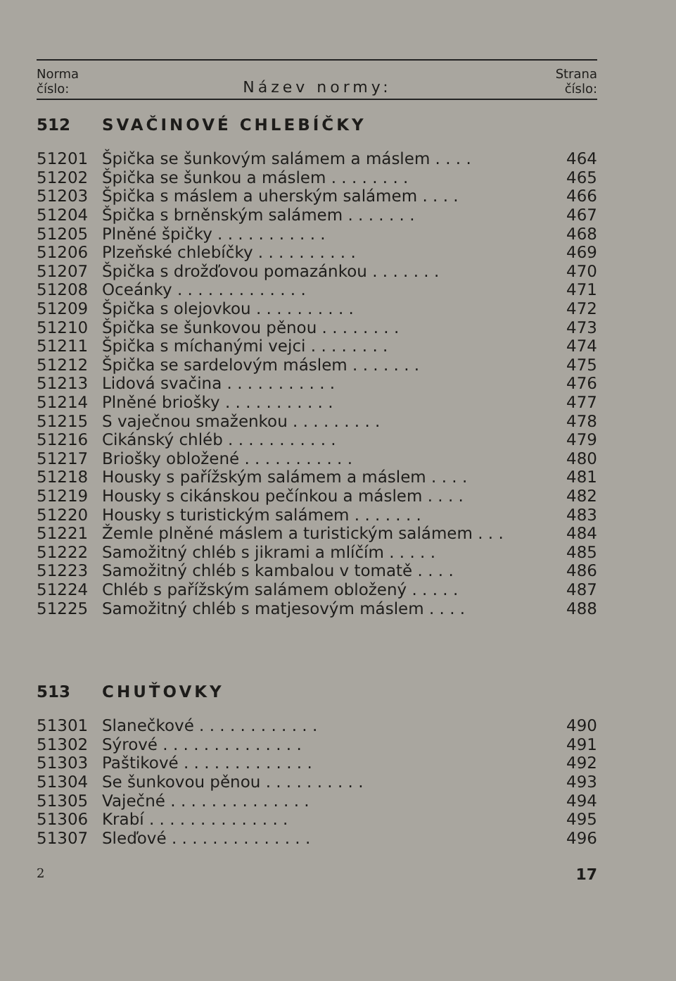Norma
číslo:
Název normy:
Strana
číslo:
| 512 | SVAČINOVÉ CHLEBÍČKY | |
| 51201 | Špička se šunkovým salámem a máslem . . . . | 464 |
| 51202 | Špička se šunkou a máslem . . . . . . . . | 465 |
| 51203 | Špička s máslem a uherským salámem . . . . | 466 |
| 51204 | Špička s brněnským salámem . . . . . . . | 467 |
| 51205 | Plněné špičky . . . . . . . . . . . | 468 |
| 51206 | Plzeňské chlebíčky . . . . . . . . . . | 469 |
| 51207 | Špička s drožďovou pomazánkou . . . . . . . | 470 |
| 51208 | Oceánky . . . . . . . . . . . . . | 471 |
| 51209 | Špička s olejovkou . . . . . . . . . . | 472 |
| 51210 | Špička se šunkovou pěnou . . . . . . . . | 473 |
| 51211 | Špička s míchanými vejci . . . . . . . . | 474 |
| 51212 | Špička se sardelovým máslem . . . . . . . | 475 |
| 51213 | Lidová svačina . . . . . . . . . . . | 476 |
| 51214 | Plněné briošky . . . . . . . . . . . | 477 |
| 51215 | S vaječnou smaženkou . . . . . . . . . | 478 |
| 51216 | Cikánský chléb . . . . . . . . . . . | 479 |
| 51217 | Briošky obložené . . . . . . . . . . . | 480 |
| 51218 | Housky s pařížským salámem a máslem . . . . | 481 |
| 51219 | Housky s cikánskou pečínkou a máslem . . . . | 482 |
| 51220 | Housky s turistickým salámem . . . . . . . | 483 |
| 51221 | Žemle plněné máslem a turistickým salámem . . . | 484 |
| 51222 | Samožitný chléb s jikrami a mlíčím . . . . . | 485 |
| 51223 | Samožitný chléb s kambalou v tomatě . . . . | 486 |
| 51224 | Chléb s pařížským salámem obložený . . . . . | 487 |
| 51225 | Samožitný chléb s matjesovým máslem . . . . | 488 |
| 513 | CHUŤOVKY | |
| 51301 | Slanečkové . . . . . . . . . . . . | 490 |
| 51302 | Sýrové . . . . . . . . . . . . . . | 491 |
| 51303 | Paštikové . . . . . . . . . . . . . | 492 |
| 51304 | Se šunkovou pěnou . . . . . . . . . . | 493 |
| 51305 | Vaječné . . . . . . . . . . . . . . | 494 |
| 51306 | Krabí . . . . . . . . . . . . . . | 495 |
| 51307 | Sleďové . . . . . . . . . . . . . . | 496 |
2 17